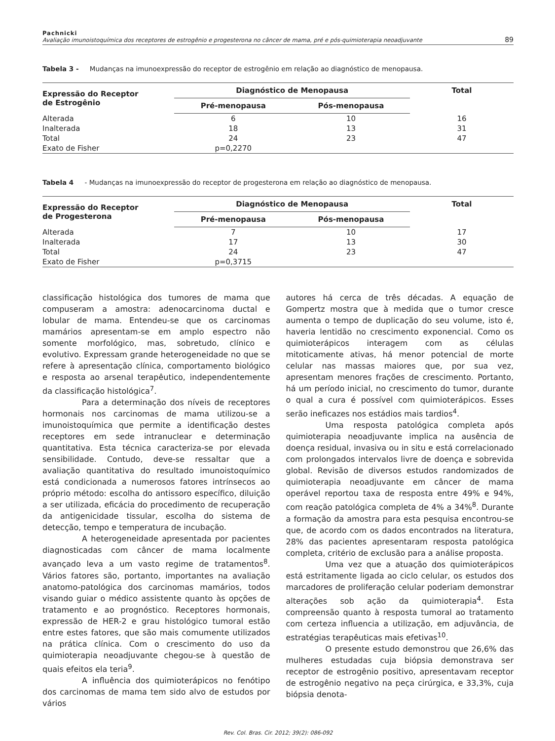Pachnicki
Avaliação imunoistoquímica dos receptores de estrogênio e progesterona no câncer de mama, pré e pós-quimioterapia neoadjuvante
89
Tabela 3 - Mudanças na imunoexpressão do receptor de estrogênio em relação ao diagnóstico de menopausa.
| Expressão do Receptor de Estrogênio | Diagnóstico de Menopausa | | Total |
| --- | --- | --- | --- |
| | Pré-menopausa | Pós-menopausa | |
| Alterada | 6 | 10 | 16 |
| Inalterada | 18 | 13 | 31 |
| Total | 24 | 23 | 47 |
| Exato de Fisher | p=0,2270 | | |
Tabela 4 - Mudanças na imunoexpressão do receptor de progesterona em relação ao diagnóstico de menopausa.
| Expressão do Receptor de Progesterona | Diagnóstico de Menopausa | | Total |
| --- | --- | --- | --- |
| | Pré-menopausa | Pós-menopausa | |
| Alterada | 7 | 10 | 17 |
| Inalterada | 17 | 13 | 30 |
| Total | 24 | 23 | 47 |
| Exato de Fisher | p=0,3715 | | |
classificação histológica dos tumores de mama que compuseram a amostra: adenocarcinoma ductal e lobular de mama. Entendeu-se que os carcinomas mamários apresentam-se em amplo espectro não somente morfológico, mas, sobretudo, clínico e evolutivo. Expressam grande heterogeneidade no que se refere à apresentação clínica, comportamento biológico e resposta ao arsenal terapêutico, independentemente da classificação histológica<sup>7</sup>.
Para a determinação dos níveis de receptores hormonais nos carcinomas de mama utilizou-se a imunoistoquímica que permite a identificação destes receptores em sede intranuclear e determinação quantitativa. Esta técnica caracteriza-se por elevada sensibilidade. Contudo, deve-se ressaltar que a avaliação quantitativa do resultado imunoistoquímico está condicionada a numerosos fatores intrínsecos ao próprio método: escolha do antissoro específico, diluição a ser utilizada, eficácia do procedimento de recuperação da antigenicidade tissular, escolha do sistema de detecção, tempo e temperatura de incubação.
A heterogeneidade apresentada por pacientes diagnosticadas com câncer de mama localmente avançado leva a um vasto regime de tratamentos<sup>8</sup>. Vários fatores são, portanto, importantes na avaliação anatomo-patológica dos carcinomas mamários, todos visando guiar o médico assistente quanto às opções de tratamento e ao prognóstico. Receptores hormonais, expressão de HER-2 e grau histológico tumoral estão entre estes fatores, que são mais comumente utilizados na prática clínica. Com o crescimento do uso da quimioterapia neoadjuvante chegou-se à questão de quais efeitos ela teria<sup>9</sup>.
A influência dos quimioterápicos no fenótipo dos carcinomas de mama tem sido alvo de estudos por vários
autores há cerca de três décadas. A equação de Gompertz mostra que à medida que o tumor cresce aumenta o tempo de duplicação do seu volume, isto é, haveria lentidão no crescimento exponencial. Como os quimioterápicos interagem com as células mitoticamente ativas, há menor potencial de morte celular nas massas maiores que, por sua vez, apresentam menores frações de crescimento. Portanto, há um período inicial, no crescimento do tumor, durante o qual a cura é possível com quimioterápicos. Esses serão ineficazes nos estádios mais tardios<sup>4</sup>.
Uma resposta patológica completa após quimioterapia neoadjuvante implica na ausência de doença residual, invasiva ou in situ e está correlacionado com prolongados intervalos livre de doença e sobrevida global. Revisão de diversos estudos randomizados de quimioterapia neoadjuvante em câncer de mama operável reportou taxa de resposta entre 49% e 94%, com reação patológica completa de 4% a 34%<sup>8</sup>. Durante a formação da amostra para esta pesquisa encontrou-se que, de acordo com os dados encontrados na literatura, 28% das pacientes apresentaram resposta patológica completa, critério de exclusão para a análise proposta.
Uma vez que a atuação dos quimioterápicos está estritamente ligada ao ciclo celular, os estudos dos marcadores de proliferação celular poderiam demonstrar alterações sob ação da quimioterapia<sup>4</sup>. Esta compreensão quanto à resposta tumoral ao tratamento com certeza influencia a utilização, em adjuvância, de estratégias terapêuticas mais efetivas<sup>10</sup>.
O presente estudo demonstrou que 26,6% das mulheres estudadas cuja biópsia demonstrava ser receptor de estrogênio positivo, apresentavam receptor de estrogênio negativo na peça cirúrgica, e 33,3%, cuja biópsia denota-
Rev. Col. Bras. Cir. 2012; 39(2): 086-092